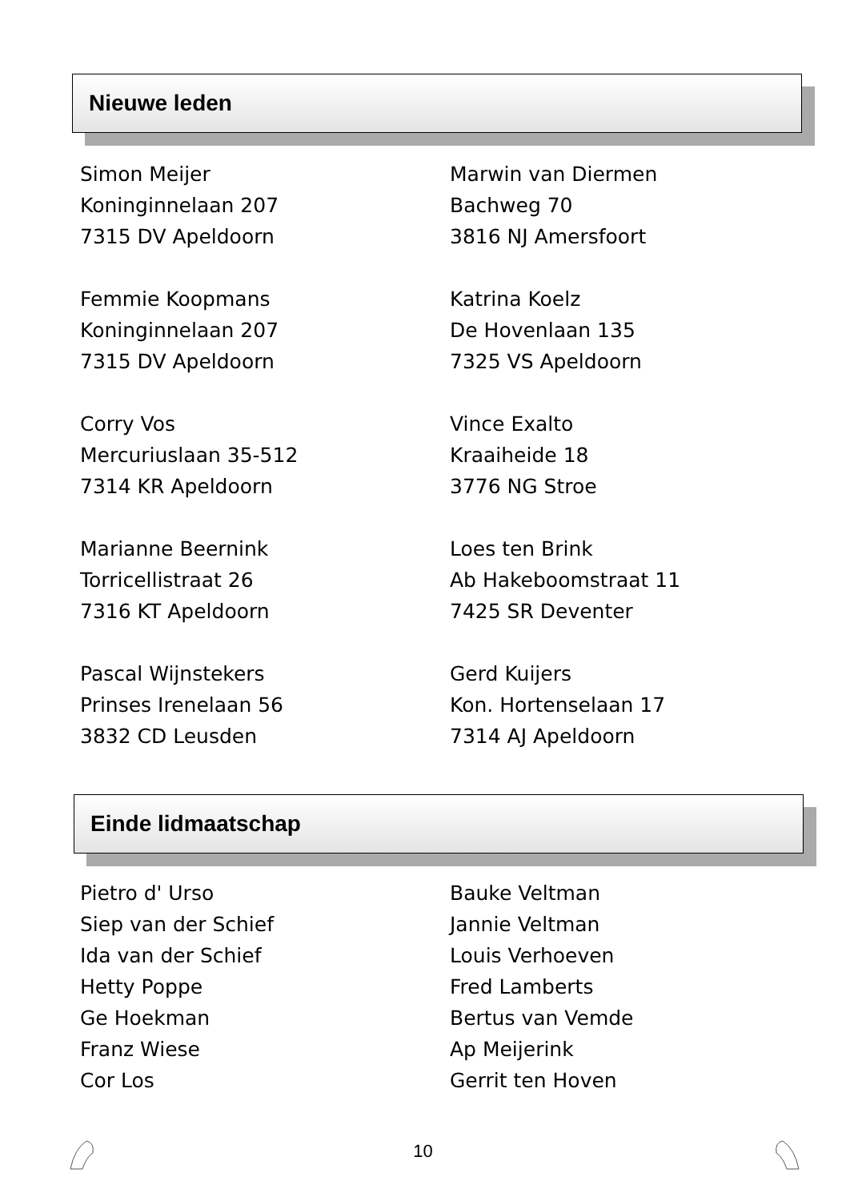Nieuwe leden
Simon Meijer
Koninginnelaan 207
7315 DV Apeldoorn
Femmie Koopmans
Koninginnelaan 207
7315 DV Apeldoorn
Corry Vos
Mercuriuslaan 35-512
7314 KR Apeldoorn
Marianne Beernink
Torricellistraat 26
7316 KT Apeldoorn
Pascal Wijnstekers
Prinses Irenelaan 56
3832 CD Leusden
Marwin van Diermen
Bachweg 70
3816 NJ Amersfoort
Katrina Koelz
De Hovenlaan 135
7325 VS Apeldoorn
Vince Exalto
Kraaiheide 18
3776 NG Stroe
Loes ten Brink
Ab Hakeboomstraat 11
7425 SR Deventer
Gerd Kuijers
Kon. Hortenselaan 17
7314 AJ Apeldoorn
Einde lidmaatschap
Pietro d' Urso
Siep van der Schief
Ida van der Schief
Hetty Poppe
Ge Hoekman
Franz Wiese
Cor Los
Bauke Veltman
Jannie Veltman
Louis Verhoeven
Fred Lamberts
Bertus van Vemde
Ap Meijerink
Gerrit ten Hoven
10